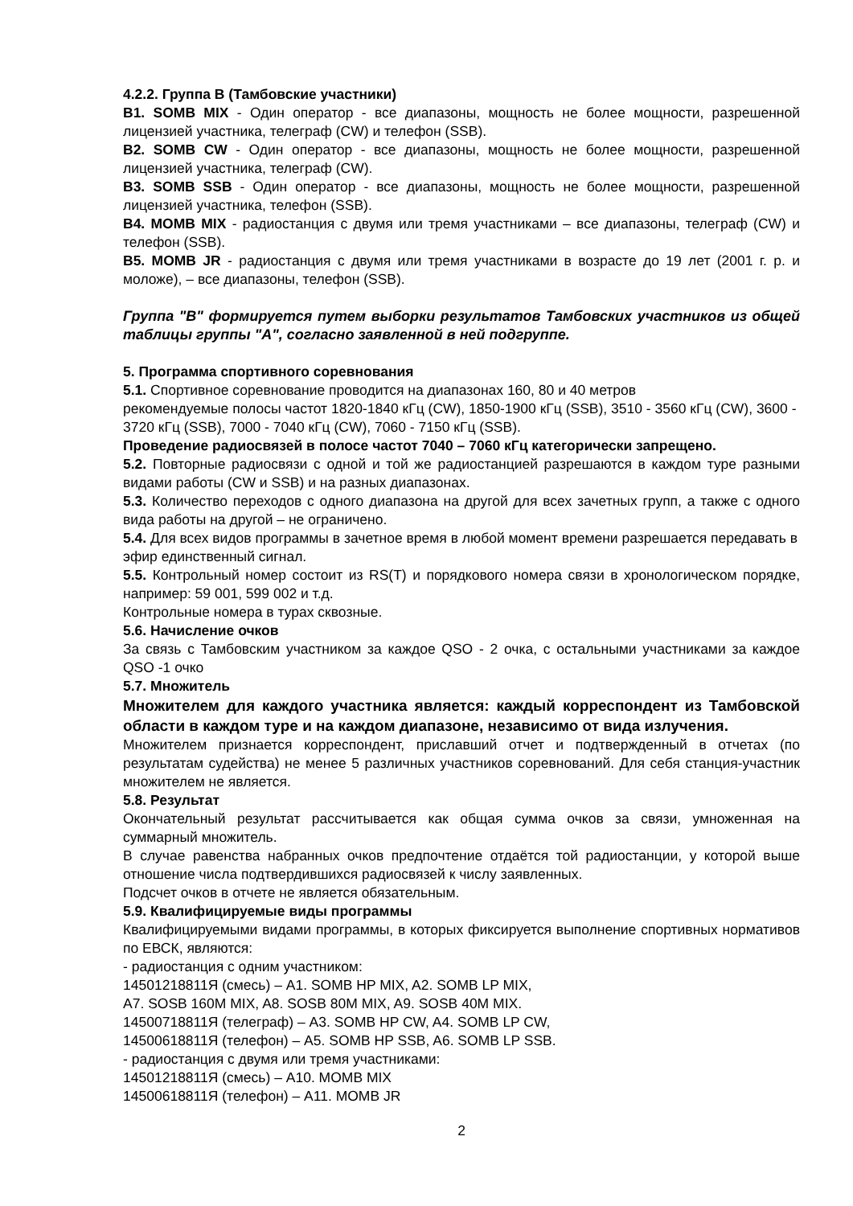4.2.2. Группа B (Тамбовские участники)
B1. SOMB MIX - Один оператор - все диапазоны, мощность не более мощности, разрешенной лицензией участника, телеграф (CW) и телефон (SSB).
B2. SOMB CW - Один оператор - все диапазоны, мощность не более мощности, разрешенной лицензией участника, телеграф (CW).
B3. SOMB SSB - Один оператор - все диапазоны, мощность не более мощности, разрешенной лицензией участника, телефон (SSB).
B4. MOMB MIX - радиостанция с двумя или тремя участниками – все диапазоны, телеграф (CW) и телефон (SSB).
B5. MOMB JR - радиостанция с двумя или тремя участниками в возрасте до 19 лет (2001 г. р. и моложе), – все диапазоны, телефон (SSB).
Группа "B" формируется путем выборки результатов Тамбовских участников из общей таблицы группы "A", согласно заявленной в ней подгруппе.
5. Программа спортивного соревнования
5.1. Спортивное соревнование проводится на диапазонах 160, 80 и 40 метров
рекомендуемые полосы частот 1820-1840 кГц (CW), 1850-1900 кГц (SSB), 3510 - 3560 кГц (CW), 3600 - 3720 кГц (SSB), 7000 - 7040 кГц (CW), 7060 - 7150 кГц (SSB).
Проведение радиосвязей в полосе частот 7040 – 7060 кГц категорически запрещено.
5.2. Повторные радиосвязи с одной и той же радиостанцией разрешаются в каждом туре разными видами работы (CW и SSB) и на разных диапазонах.
5.3. Количество переходов с одного диапазона на другой для всех зачетных групп, а также с одного вида работы на другой – не ограничено.
5.4. Для всех видов программы в зачетное время в любой момент времени разрешается передавать в эфир единственный сигнал.
5.5. Контрольный номер состоит из RS(T) и порядкового номера связи в хронологическом порядке, например: 59 001, 599 002 и т.д.
Контрольные номера в турах сквозные.
5.6. Начисление очков
За связь с Тамбовским участником за каждое QSO - 2 очка, с остальными участниками за каждое QSO -1 очко
5.7. Множитель
Множителем для каждого участника является: каждый корреспондент из Тамбовской области в каждом туре и на каждом диапазоне, независимо от вида излучения.
Множителем признается корреспондент, приславший отчет и подтвержденный в отчетах (по результатам судейства) не менее 5 различных участников соревнований. Для себя станция-участник множителем не является.
5.8. Результат
Окончательный результат рассчитывается как общая сумма очков за связи, умноженная на суммарный множитель.
В случае равенства набранных очков предпочтение отдаётся той радиостанции, у которой выше отношение числа подтвердившихся радиосвязей к числу заявленных.
Подсчет очков в отчете не является обязательным.
5.9. Квалифицируемые виды программы
Квалифицируемыми видами программы, в которых фиксируется выполнение спортивных нормативов по ЕВСК, являются:
- радиостанция с одним участником:
14501218811Я (смесь) – A1. SOMB HP MIX, A2. SOMB LP MIX,
A7. SOSB 160M MIX, A8. SOSB 80M MIX, A9. SOSB 40M MIX.
14500718811Я (телеграф) – A3. SOMB HP CW, A4. SOMB LP CW,
14500618811Я (телефон) – A5. SOMB HP SSB, A6. SOMB LP SSB.
- радиостанция с двумя или тремя участниками:
14501218811Я (смесь) – A10. MOMB MIX
14500618811Я (телефон) – A11. MOMB JR
2